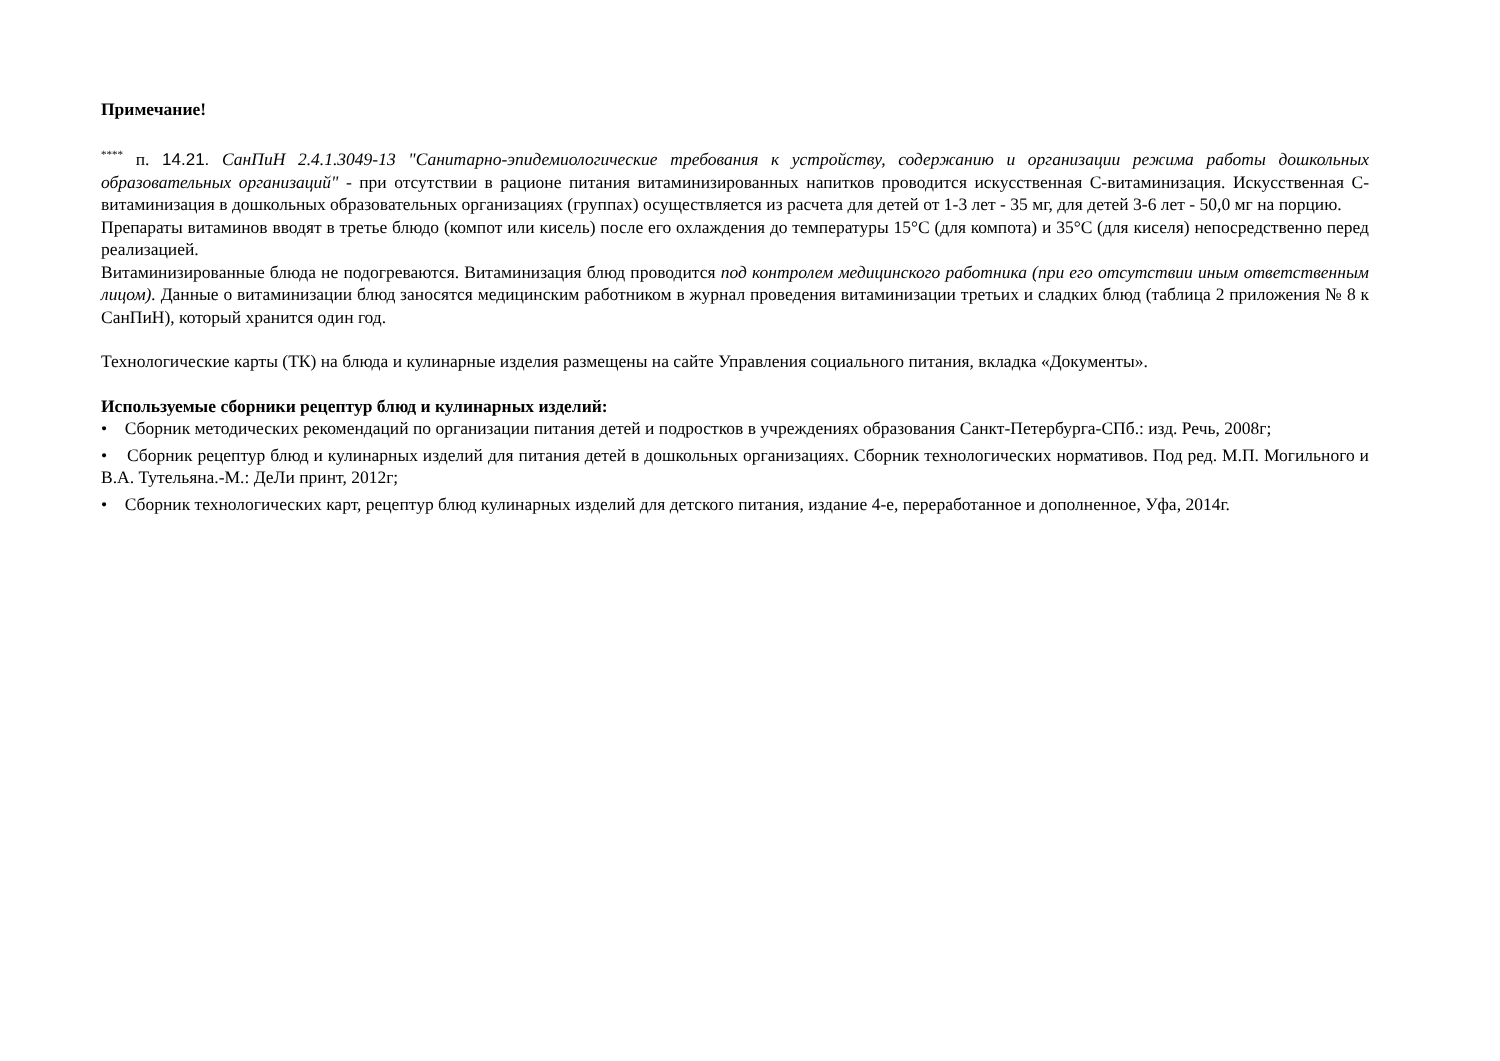Примечание!
<sup>****</sup> п. 14.21. СанПиН 2.4.1.3049-13 "Санитарно-эпидемиологические требования к устройству, содержанию и организации режима работы дошкольных образовательных организаций" - при отсутствии в рационе питания витаминизированных напитков проводится искусственная С-витаминизация. Искусственная С-витаминизация в дошкольных образовательных организациях (группах) осуществляется из расчета для детей от 1-3 лет - 35 мг, для детей 3-6 лет - 50,0 мг на порцию.
Препараты витаминов вводят в третье блюдо (компот или кисель) после его охлаждения до температуры 15°С (для компота) и 35°С (для киселя) непосредственно перед реализацией.
Витаминизированные блюда не подогреваются. Витаминизация блюд проводится под контролем медицинского работника (при его отсутствии иным ответственным лицом). Данные о витаминизации блюд заносятся медицинским работником в журнал проведения витаминизации третьих и сладких блюд (таблица 2 приложения № 8 к СанПиН), который хранится один год.
Технологические карты (ТК) на блюда и кулинарные изделия размещены на сайте Управления социального питания, вкладка «Документы».
Используемые сборники рецептур блюд и кулинарных изделий:
• Сборник методических рекомендаций по организации питания детей и подростков в учреждениях образования Санкт-Петербурга-СПб.: изд. Речь, 2008г;
• Сборник рецептур блюд и кулинарных изделий для питания детей в дошкольных организациях. Сборник технологических нормативов. Под ред. М.П. Могильного и В.А. Тутельяна.-М.: ДеЛи принт, 2012г;
• Сборник технологических карт, рецептур блюд кулинарных изделий для детского питания, издание 4-е, переработанное и дополненное, Уфа, 2014г.